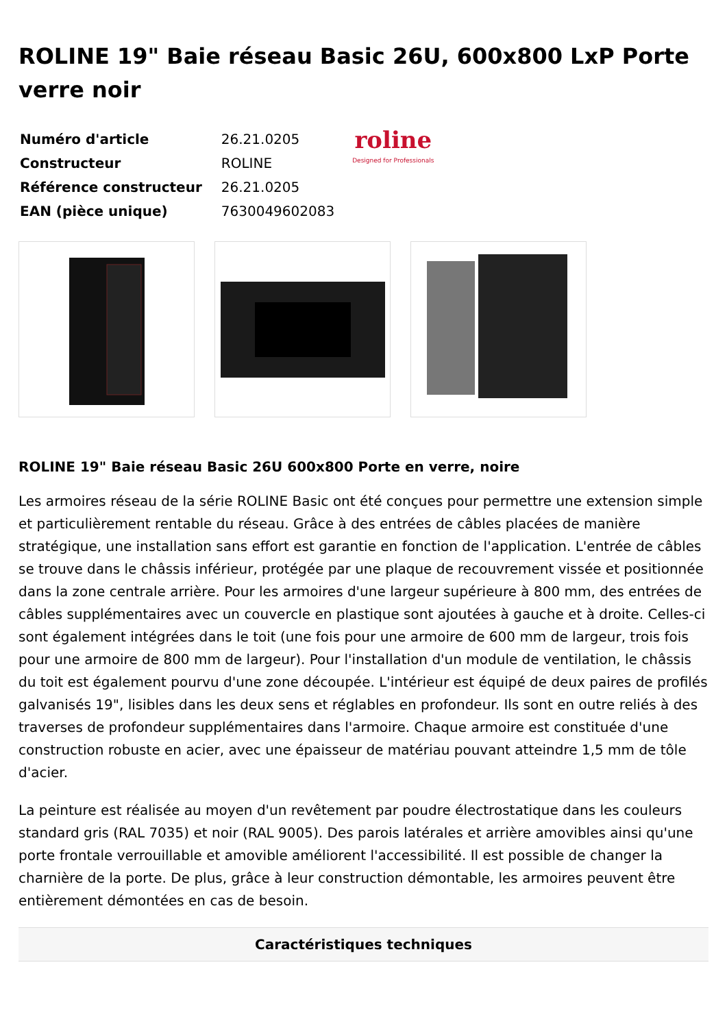ROLINE 19" Baie réseau Basic 26U, 600x800 LxP Porte verre noir
| Numéro d'article | 26.21.0205 |
| Constructeur | ROLINE |
| Référence constructeur | 26.21.0205 |
| EAN (pièce unique) | 7630049602083 |
roline
Designed for Professionals
ROLINE 19" Baie réseau Basic 26U 600x800 Porte en verre, noire
Les armoires réseau de la série ROLINE Basic ont été conçues pour permettre une extension simple et particulièrement rentable du réseau. Grâce à des entrées de câbles placées de manière stratégique, une installation sans effort est garantie en fonction de l'application. L'entrée de câbles se trouve dans le châssis inférieur, protégée par une plaque de recouvrement vissée et positionnée dans la zone centrale arrière. Pour les armoires d'une largeur supérieure à 800 mm, des entrées de câbles supplémentaires avec un couvercle en plastique sont ajoutées à gauche et à droite. Celles-ci sont également intégrées dans le toit (une fois pour une armoire de 600 mm de largeur, trois fois pour une armoire de 800 mm de largeur). Pour l'installation d'un module de ventilation, le châssis du toit est également pourvu d'une zone découpée. L'intérieur est équipé de deux paires de profilés galvanisés 19", lisibles dans les deux sens et réglables en profondeur. Ils sont en outre reliés à des traverses de profondeur supplémentaires dans l'armoire. Chaque armoire est constituée d'une construction robuste en acier, avec une épaisseur de matériau pouvant atteindre 1,5 mm de tôle d'acier.
La peinture est réalisée au moyen d'un revêtement par poudre électrostatique dans les couleurs standard gris (RAL 7035) et noir (RAL 9005). Des parois latérales et arrière amovibles ainsi qu'une porte frontale verrouillable et amovible améliorent l'accessibilité. Il est possible de changer la charnière de la porte. De plus, grâce à leur construction démontable, les armoires peuvent être entièrement démontées en cas de besoin.
Caractéristiques techniques